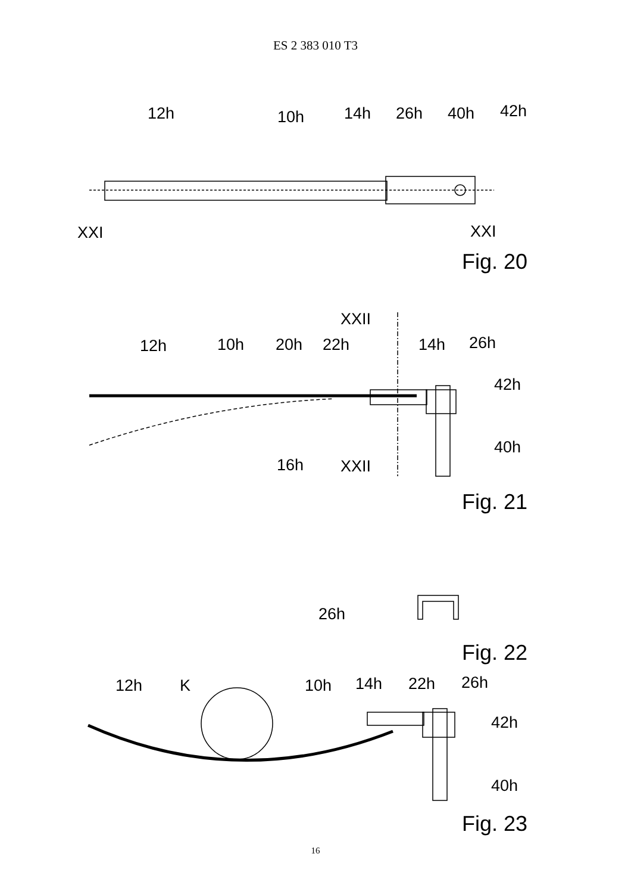ES 2 383 010 T3
12h
10h
14h
26h
40h
42h
XXI
XXI
Fig. 20
XXII
12h
10h
20h
22h
14h
26h
42h
40h
16h
XXII
Fig. 21
26h
Fig. 22
12h
K
10h
14h
22h
26h
42h
40h
Fig. 23
16